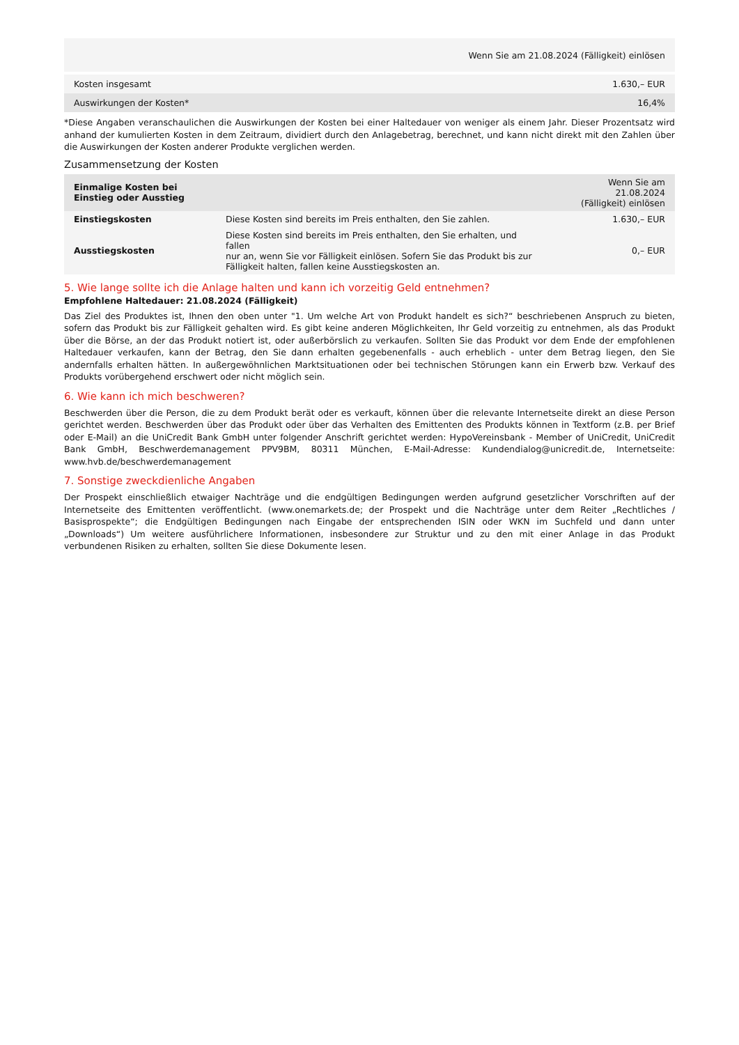| Wenn Sie am 21.08.2024 (Fälligkeit) einlösen | |
| --- | --- |
| Kosten insgesamt | 1.630,– EUR |
| Auswirkungen der Kosten* | 16,4% |
*Diese Angaben veranschaulichen die Auswirkungen der Kosten bei einer Haltedauer von weniger als einem Jahr. Dieser Prozentsatz wird anhand der kumulierten Kosten in dem Zeitraum, dividiert durch den Anlagebetrag, berechnet, und kann nicht direkt mit den Zahlen über die Auswirkungen der Kosten anderer Produkte verglichen werden.
Zusammensetzung der Kosten
| Einmalige Kosten bei Einstieg oder Ausstieg | | Wenn Sie am 21.08.2024 (Fälligkeit) einlösen |
| --- | --- | --- |
| Einstiegskosten | Diese Kosten sind bereits im Preis enthalten, den Sie zahlen. | 1.630,– EUR |
| Ausstiegskosten | Diese Kosten sind bereits im Preis enthalten, den Sie erhalten, und fallen nur an, wenn Sie vor Fälligkeit einlösen. Sofern Sie das Produkt bis zur Fälligkeit halten, fallen keine Ausstiegskosten an. | 0,– EUR |
5. Wie lange sollte ich die Anlage halten und kann ich vorzeitig Geld entnehmen?
Empfohlene Haltedauer: 21.08.2024 (Fälligkeit)
Das Ziel des Produktes ist, Ihnen den oben unter "1. Um welche Art von Produkt handelt es sich?“ beschriebenen Anspruch zu bieten, sofern das Produkt bis zur Fälligkeit gehalten wird. Es gibt keine anderen Möglichkeiten, Ihr Geld vorzeitig zu entnehmen, als das Produkt über die Börse, an der das Produkt notiert ist, oder außerbörslich zu verkaufen. Sollten Sie das Produkt vor dem Ende der empfohlenen Haltedauer verkaufen, kann der Betrag, den Sie dann erhalten gegebenenfalls - auch erheblich - unter dem Betrag liegen, den Sie andernfalls erhalten hätten. In außergewöhnlichen Marktsituationen oder bei technischen Störungen kann ein Erwerb bzw. Verkauf des Produkts vorübergehend erschwert oder nicht möglich sein.
6. Wie kann ich mich beschweren?
Beschwerden über die Person, die zu dem Produkt berät oder es verkauft, können über die relevante Internetseite direkt an diese Person gerichtet werden. Beschwerden über das Produkt oder über das Verhalten des Emittenten des Produkts können in Textform (z.B. per Brief oder E-Mail) an die UniCredit Bank GmbH unter folgender Anschrift gerichtet werden: HypoVereinsbank - Member of UniCredit, UniCredit Bank GmbH, Beschwerdemanagement PPV9BM, 80311 München, E-Mail-Adresse: Kundendialog@unicredit.de, Internetseite: www.hvb.de/beschwerdemanagement
7. Sonstige zweckdienliche Angaben
Der Prospekt einschließlich etwaiger Nachträge und die endgültigen Bedingungen werden aufgrund gesetzlicher Vorschriften auf der Internetseite des Emittenten veröffentlicht. (www.onemarkets.de; der Prospekt und die Nachträge unter dem Reiter „Rechtliches / Basisprospekte“; die Endgültigen Bedingungen nach Eingabe der entsprechenden ISIN oder WKN im Suchfeld und dann unter „Downloads“) Um weitere ausführlichere Informationen, insbesondere zur Struktur und zu den mit einer Anlage in das Produkt verbundenen Risiken zu erhalten, sollten Sie diese Dokumente lesen.